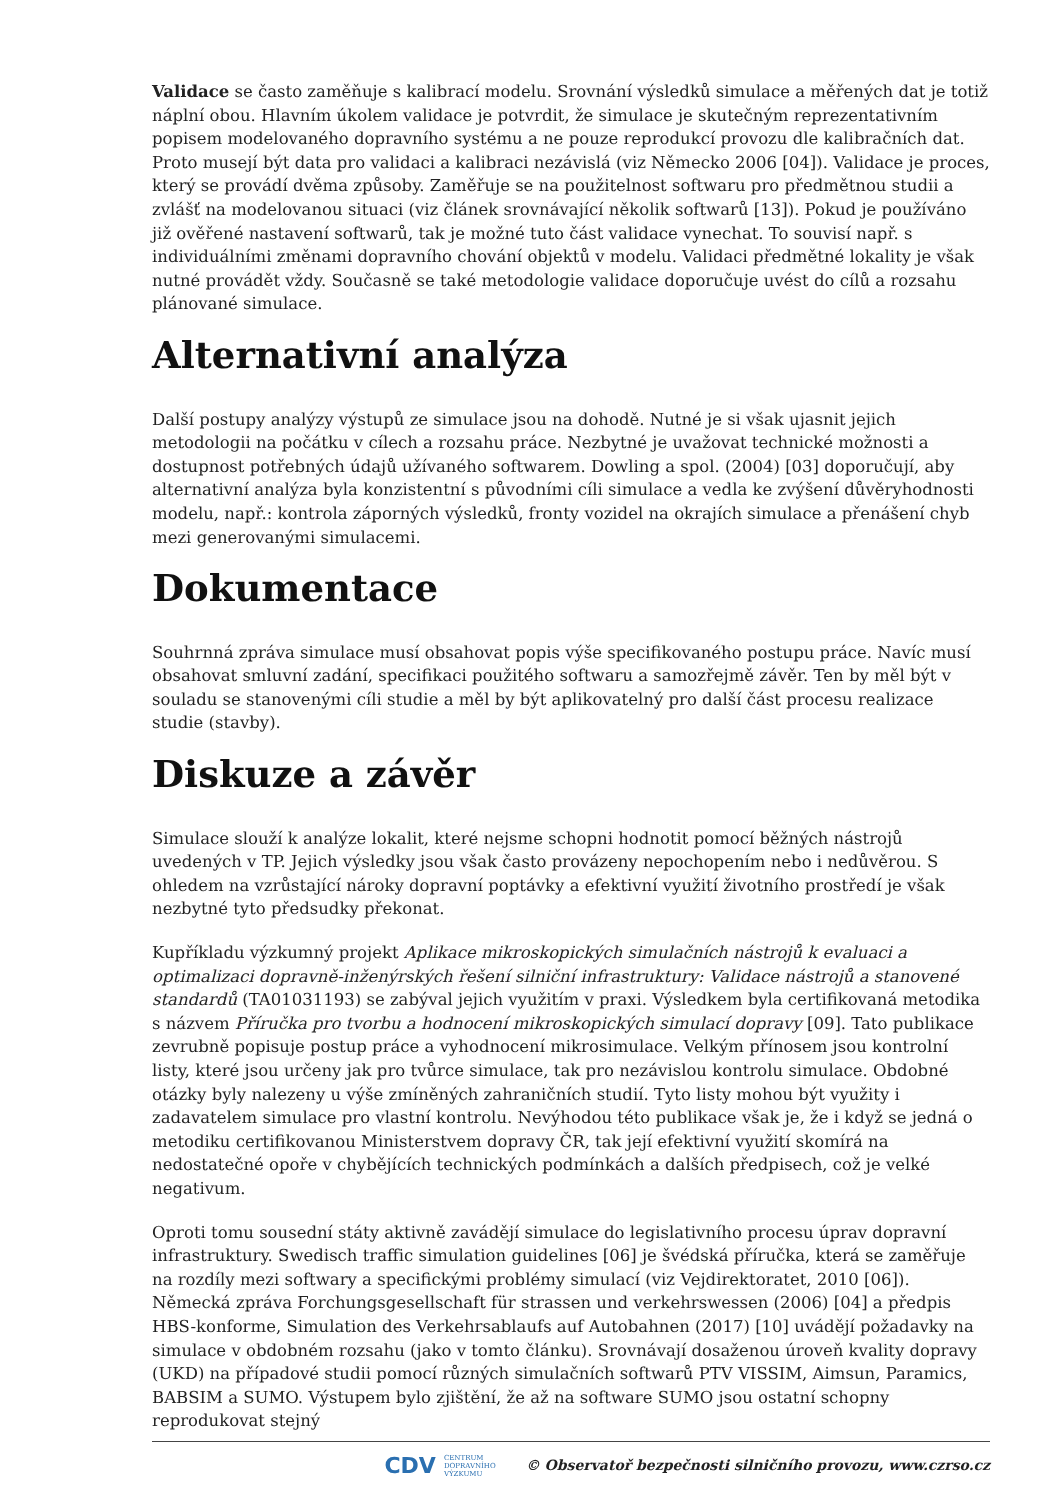Validace se často zaměňuje s kalibrací modelu. Srovnání výsledků simulace a měřených dat je totiž náplní obou. Hlavním úkolem validace je potvrdit, že simulace je skutečným reprezentativním popisem modelovaného dopravního systému a ne pouze reprodukcí provozu dle kalibračních dat. Proto musejí být data pro validaci a kalibraci nezávislá (viz Německo 2006 [04]). Validace je proces, který se provádí dvěma způsoby. Zaměřuje se na použitelnost softwaru pro předmětnou studii a zvlášť na modelovanou situaci (viz článek srovnávající několik softwarů [13]). Pokud je používáno již ověřené nastavení softwarů, tak je možné tuto část validace vynechat. To souvisí např. s individuálními změnami dopravního chování objektů v modelu. Validaci předmětné lokality je však nutné provádět vždy. Současně se také metodologie validace doporučuje uvést do cílů a rozsahu plánované simulace.
Alternativní analýza
Další postupy analýzy výstupů ze simulace jsou na dohodě. Nutné je si však ujasnit jejich metodologii na počátku v cílech a rozsahu práce. Nezbytné je uvažovat technické možnosti a dostupnost potřebných údajů užívaného softwarem. Dowling a spol. (2004) [03] doporučují, aby alternativní analýza byla konzistentní s původními cíli simulace a vedla ke zvýšení důvěryhodnosti modelu, např.: kontrola záporných výsledků, fronty vozidel na okrajích simulace a přenášení chyb mezi generovanými simulacemi.
Dokumentace
Souhrnná zpráva simulace musí obsahovat popis výše specifikovaného postupu práce. Navíc musí obsahovat smluvní zadání, specifikaci použitého softwaru a samozřejmě závěr. Ten by měl být v souladu se stanovenými cíli studie a měl by být aplikovatelný pro další část procesu realizace studie (stavby).
Diskuze a závěr
Simulace slouží k analýze lokalit, které nejsme schopni hodnotit pomocí běžných nástrojů uvedených v TP. Jejich výsledky jsou však často provázeny nepochopením nebo i nedůvěrou. S ohledem na vzrůstající nároky dopravní poptávky a efektivní využití životního prostředí je však nezbytné tyto předsudky překonat.
Kupříkladu výzkumný projekt Aplikace mikroskopických simulačních nástrojů k evaluaci a optimalizaci dopravně-inženýrských řešení silniční infrastruktury: Validace nástrojů a stanovené standardů (TA01031193) se zabýval jejich využitím v praxi. Výsledkem byla certifikovaná metodika s názvem Příručka pro tvorbu a hodnocení mikroskopických simulací dopravy [09]. Tato publikace zevrubně popisuje postup práce a vyhodnocení mikrosimulace. Velkým přínosem jsou kontrolní listy, které jsou určeny jak pro tvůrce simulace, tak pro nezávislou kontrolu simulace. Obdobné otázky byly nalezeny u výše zmíněných zahraničních studií. Tyto listy mohou být využity i zadavatelem simulace pro vlastní kontrolu. Nevýhodou této publikace však je, že i když se jedná o metodiku certifikovanou Ministerstvem dopravy ČR, tak její efektivní využití skomírá na nedostatečné opoře v chybějících technických podmínkách a dalších předpisech, což je velké negativum.
Oproti tomu sousední státy aktivně zavádějí simulace do legislativního procesu úprav dopravní infrastruktury. Swedisch traffic simulation guidelines [06] je švédská příručka, která se zaměřuje na rozdíly mezi softwary a specifickými problémy simulací (viz Vejdirektoratet, 2010 [06]). Německá zpráva Forchungsgesellschaft für strassen und verkehrswessen (2006) [04] a předpis HBS-konforme, Simulation des Verkehrsablaufs auf Autobahnen (2017) [10] uvádějí požadavky na simulace v obdobném rozsahu (jako v tomto článku). Srovnávají dosaženou úroveň kvality dopravy (UKD) na případové studii pomocí různých simulačních softwarů PTV VISSIM, Aimsun, Paramics, BABSIM a SUMO. Výstupem bylo zjištění, že až na software SUMO jsou ostatní schopny reprodukovat stejný
CDV CENTRUM
DOPRAVNÍHO
VÝZKUMU © Observatoř bezpečnosti silničního provozu, www.czrso.cz